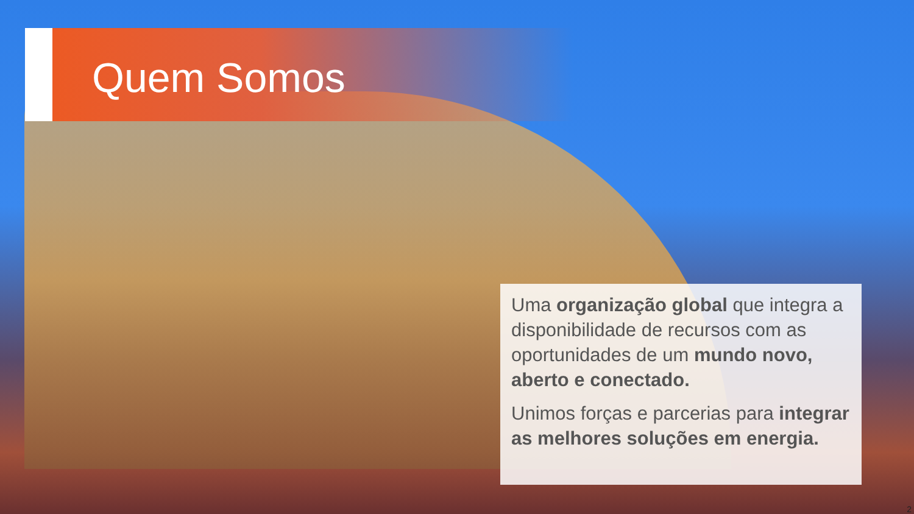Quem Somos
Uma organização global que integra a disponibilidade de recursos com as oportunidades de um mundo novo, aberto e conectado.
Unimos forças e parcerias para integrar as melhores soluções em energia.
2